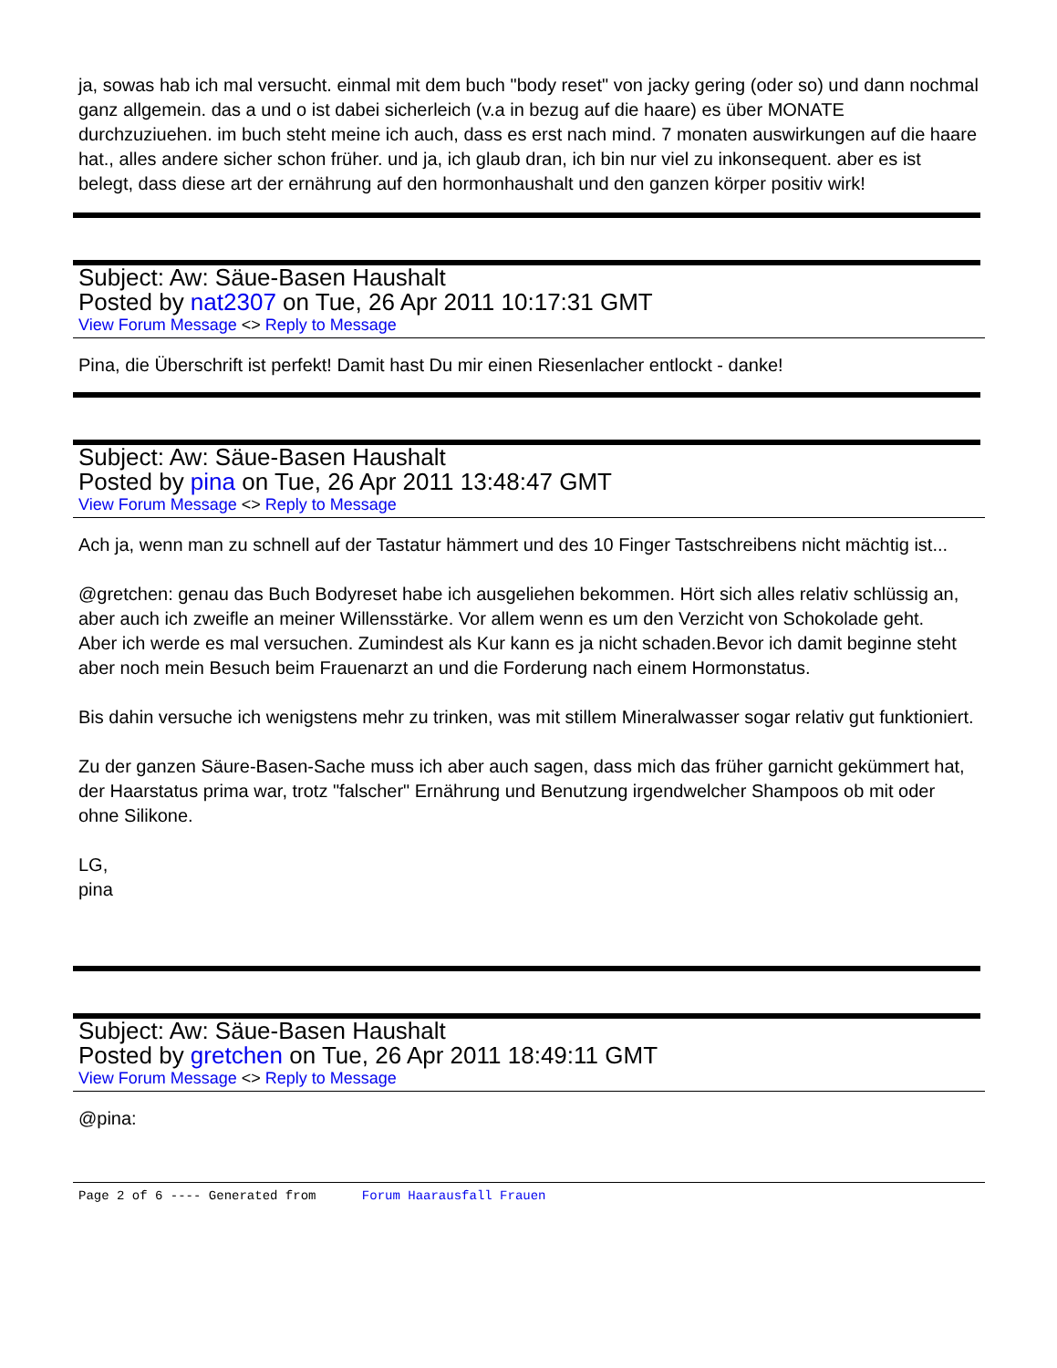ja, sowas hab ich mal versucht. einmal mit dem buch "body reset" von jacky gering (oder so) und dann nochmal ganz allgemein. das a und o ist dabei sicherleich (v.a in bezug auf die haare) es über MONATE durchzuziuehen. im buch steht meine ich auch, dass es erst nach mind. 7 monaten auswirkungen auf die haare hat., alles andere sicher schon früher. und ja, ich glaub dran, ich bin nur viel zu inkonsequent. aber es ist belegt, dass diese art der ernährung auf den hormonhaushalt und den ganzen körper positiv wirk!
Subject: Aw: Säue-Basen Haushalt
Posted by nat2307 on Tue, 26 Apr 2011 10:17:31 GMT
View Forum Message <> Reply to Message
Pina, die Überschrift ist perfekt! Damit hast Du mir einen Riesenlacher entlockt - danke!
Subject: Aw: Säue-Basen Haushalt
Posted by pina on Tue, 26 Apr 2011 13:48:47 GMT
View Forum Message <> Reply to Message
Ach ja, wenn man zu schnell auf der Tastatur hämmert und des 10 Finger Tastschreibens nicht mächtig ist...
@gretchen: genau das Buch Bodyreset habe ich ausgeliehen bekommen. Hört sich alles relativ schlüssig an, aber auch ich zweifle an meiner Willensstärke. Vor allem wenn es um den Verzicht von Schokolade geht.
Aber ich werde es mal versuchen. Zumindest als Kur kann es ja nicht schaden.Bevor ich damit beginne steht aber noch mein Besuch beim Frauenarzt an und die Forderung nach einem Hormonstatus.
Bis dahin versuche ich wenigstens mehr zu trinken, was mit stillem Mineralwasser sogar relativ gut funktioniert.
Zu der ganzen Säure-Basen-Sache muss ich aber auch sagen, dass mich das früher garnicht gekümmert hat, der Haarstatus prima war, trotz "falscher" Ernährung und Benutzung irgendwelcher Shampoos ob mit oder ohne Silikone.
LG,
pina
Subject: Aw: Säue-Basen Haushalt
Posted by gretchen on Tue, 26 Apr 2011 18:49:11 GMT
View Forum Message <> Reply to Message
@pina:
Page 2 of 6 ---- Generated from Forum Haarausfall Frauen